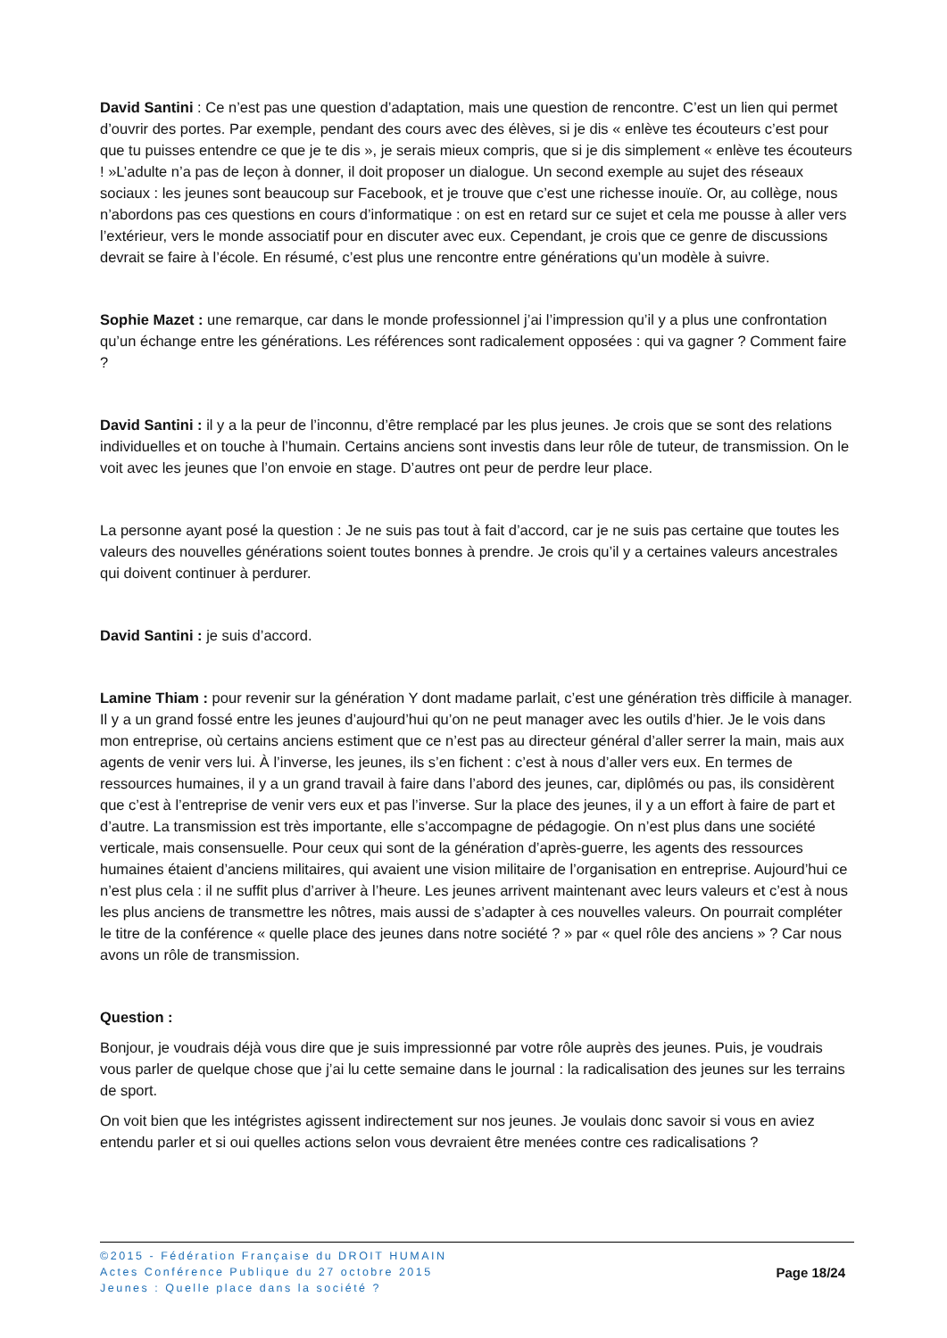David Santini : Ce n’est pas une question d’adaptation, mais une question de rencontre. C’est un lien qui permet d’ouvrir des portes. Par exemple, pendant des cours avec des élèves, si je dis « enlève tes écouteurs c’est pour que tu puisses entendre ce que je te dis », je serais mieux compris, que si je dis simplement « enlève tes écouteurs ! »L’adulte n’a pas de leçon à donner, il doit proposer un dialogue. Un second exemple au sujet des réseaux sociaux : les jeunes sont beaucoup sur Facebook, et je trouve que c’est une richesse inouïe. Or, au collège, nous n’abordons pas ces questions en cours d’informatique : on est en retard sur ce sujet et cela me pousse à aller vers l’extérieur, vers le monde associatif pour en discuter avec eux. Cependant, je crois que ce genre de discussions devrait se faire à l’école. En résumé, c’est plus une rencontre entre générations qu’un modèle à suivre.
Sophie Mazet : une remarque, car dans le monde professionnel j’ai l’impression qu’il y a plus une confrontation qu’un échange entre les générations. Les références sont radicalement opposées : qui va gagner ? Comment faire ?
David Santini : il y a la peur de l’inconnu, d’être remplacé par les plus jeunes. Je crois que se sont des relations individuelles et on touche à l’humain. Certains anciens sont investis dans leur rôle de tuteur, de transmission. On le voit avec les jeunes que l’on envoie en stage. D’autres ont peur de perdre leur place.
La personne ayant posé la question : Je ne suis pas tout à fait d’accord, car je ne suis pas certaine que toutes les valeurs des nouvelles générations soient toutes bonnes à prendre. Je crois qu’il y a certaines valeurs ancestrales qui doivent continuer à perdurer.
David Santini : je suis d’accord.
Lamine Thiam : pour revenir sur la génération Y dont madame parlait, c’est une génération très difficile à manager. Il y a un grand fossé entre les jeunes d’aujourd’hui qu’on ne peut manager avec les outils d’hier. Je le vois dans mon entreprise, où certains anciens estiment que ce n’est pas au directeur général d’aller serrer la main, mais aux agents de venir vers lui. À l’inverse, les jeunes, ils s’en fichent : c’est à nous d’aller vers eux. En termes de ressources humaines, il y a un grand travail à faire dans l’abord des jeunes, car, diplômés ou pas, ils considèrent que c’est à l’entreprise de venir vers eux et pas l’inverse. Sur la place des jeunes, il y a un effort à faire de part et d’autre. La transmission est très importante, elle s’accompagne de pédagogie. On n’est plus dans une société verticale, mais consensuelle. Pour ceux qui sont de la génération d’après-guerre, les agents des ressources humaines étaient d’anciens militaires, qui avaient une vision militaire de l’organisation en entreprise. Aujourd’hui ce n’est plus cela : il ne suffit plus d’arriver à l’heure. Les jeunes arrivent maintenant avec leurs valeurs et c’est à nous les plus anciens de transmettre les nôtres, mais aussi de s’adapter à ces nouvelles valeurs. On pourrait compléter le titre de la conférence « quelle place des jeunes dans notre société ? » par « quel rôle des anciens » ? Car nous avons un rôle de transmission.
Question :
Bonjour, je voudrais déjà vous dire que je suis impressionné par votre rôle auprès des jeunes. Puis, je voudrais vous parler de quelque chose que j’ai lu cette semaine dans le journal : la radicalisation des jeunes sur les terrains de sport.
On voit bien que les intégristes agissent indirectement sur nos jeunes. Je voulais donc savoir si vous en aviez entendu parler et si oui quelles actions selon vous devraient être menées contre ces radicalisations ?
©2015 - Fédération Française du DROIT HUMAIN
Actes Conférence Publique du 27 octobre 2015
Jeunes : Quelle place dans la société ?
Page 18/24